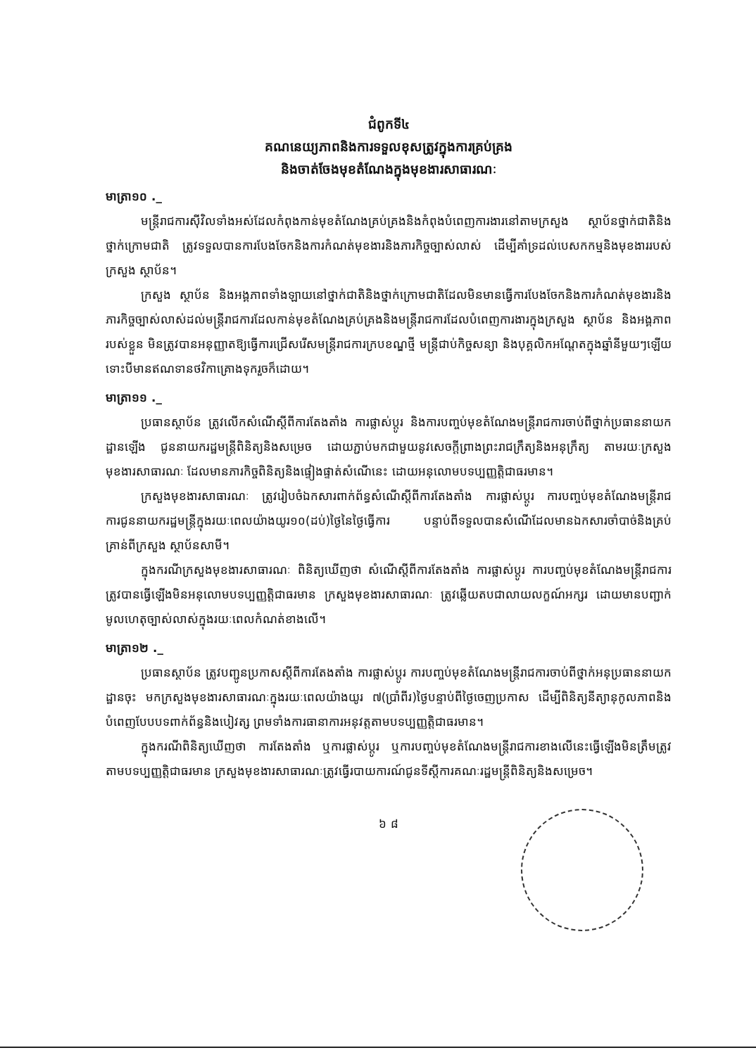ជំពូកទី៤
គណនេយ្យភាពនិងការទទួលខុសត្រូវក្នុងការគ្រប់គ្រង
និងចាត់ចែងមុខតំណែងក្នុងមុខងារសាធារណៈ
មាត្រា១០ ._
មន្ត្រីរាជការស៊ីវិលទាំងអស់ដែលកំពុងកាន់មុខតំណែងគ្រប់គ្រងនិងកំពុងបំពេញការងារនៅតាមក្រសួង ស្ថាប័នថ្នាក់ជាតិនិងថ្នាក់ក្រោមជាតិ ត្រូវទទួលបានការបែងចែកនិងការកំណត់មុខងារនិងភារកិច្ចច្បាស់លាស់ ដើម្បីគាំទ្រដល់បេសកកម្មនិងមុខងាររបស់ក្រសួង ស្ថាប័ន។
ក្រសួង ស្ថាប័ន និងអង្គភាពទាំងឡាយនៅថ្នាក់ជាតិនិងថ្នាក់ក្រោមជាតិដែលមិនមានធ្វើការបែងចែកនិងការកំណត់មុខងារនិងភារកិច្ចច្បាស់លាស់ដល់មន្ត្រីរាជការដែលកាន់មុខតំណែងគ្រប់គ្រងនិងមន្ត្រីរាជការដែលបំពេញការងារក្នុងក្រសួង ស្ថាប័ន និងអង្គភាពរបស់ខ្លួន មិនត្រូវបានអនុញ្ញាតឱ្យធ្វើការជ្រើសរើសមន្ត្រីរាជការក្របខណ្ឌថ្មី មន្ត្រីជាប់កិច្ចសន្យា និងបុគ្គលិកអណ្តែតក្នុងឆ្នាំនីមួយៗឡើយ ទោះបីមានឥណទានថវិកាគ្រោងទុករួចក៏ដោយ។
មាត្រា១១ ._
ប្រធានស្ថាប័ន ត្រូវលើកសំណើស្តីពីការតែងតាំង ការផ្លាស់ប្តូរ និងការបញ្ចប់មុខតំណែងមន្ត្រីរាជការចាប់ពីថ្នាក់ប្រធាននាយកដ្ឋានឡើង ជូននាយករដ្ឋមន្ត្រីពិនិត្យនិងសម្រេច ដោយភ្ជាប់មកជាមួយនូវសេចក្តីព្រាងព្រះរាជក្រឹត្យនិងអនុក្រឹត្យ តាមរយៈក្រសួងមុខងារសាធារណៈ ដែលមានភារកិច្ចពិនិត្យនិងផ្ទៀងផ្ទាត់សំណើនេះ ដោយអនុលោមបទប្បញ្ញត្តិជាធរមាន។
ក្រសួងមុខងារសាធារណៈ ត្រូវរៀបចំឯកសារពាក់ព័ន្ធសំណើស្តីពីការតែងតាំង ការផ្លាស់ប្តូរ ការបញ្ចប់មុខតំណែងមន្ត្រីរាជការជូននាយករដ្ឋមន្ត្រីក្នុងរយៈពេលយ៉ាងយូរ១០(ដប់)ថ្ងៃនៃថ្ងៃធ្វើការ បន្ទាប់ពីទទួលបានសំណើដែលមានឯកសារចាំបាច់និងគ្រប់គ្រាន់ពីក្រសួង ស្ថាប័នសាមី។
ក្នុងករណីក្រសួងមុខងារសាធារណៈ ពិនិត្យឃើញថា សំណើស្តីពីការតែងតាំង ការផ្លាស់ប្តូរ ការបញ្ចប់មុខតំណែងមន្ត្រីរាជការ ត្រូវបានធ្វើឡើងមិនអនុលោមបទប្បញ្ញត្តិជាធរមាន ក្រសួងមុខងារសាធារណៈ ត្រូវឆ្លើយតបជាលាយលក្ខណ៍អក្សរ ដោយមានបញ្ជាក់មូលហេតុច្បាស់លាស់ក្នុងរយៈពេលកំណត់ខាងលើ។
មាត្រា១២ ._
ប្រធានស្ថាប័ន ត្រូវបញ្ជូនប្រកាសស្តីពីការតែងតាំង ការផ្លាស់ប្តូរ ការបញ្ចប់មុខតំណែងមន្ត្រីរាជការចាប់ពីថ្នាក់អនុប្រធាននាយកដ្ឋានចុះ មកក្រសួងមុខងារសាធារណៈក្នុងរយៈពេលយ៉ាងយូរ ៧(ប្រាំពីរ)ថ្ងៃបន្ទាប់ពីថ្ងៃចេញប្រកាស ដើម្បីពិនិត្យនីត្យានុកូលភាពនិងបំពេញបែបបទពាក់ព័ន្ធនិងបៀវត្ស ព្រមទាំងការធានាការអនុវត្តតាមបទប្បញ្ញត្តិជាធរមាន។
ក្នុងករណីពិនិត្យឃើញថា ការតែងតាំង ឬការផ្លាស់ប្តូរ ឬការបញ្ចប់មុខតំណែងមន្ត្រីរាជការខាងលើនេះធ្វើឡើងមិនត្រឹមត្រូវតាមបទប្បញ្ញត្តិជាធរមាន ក្រសួងមុខងារសាធារណៈត្រូវធ្វើរបាយការណ៍ជូនទីស្តីការគណៈរដ្ឋមន្ត្រីពិនិត្យនិងសម្រេច។
៦ ៨